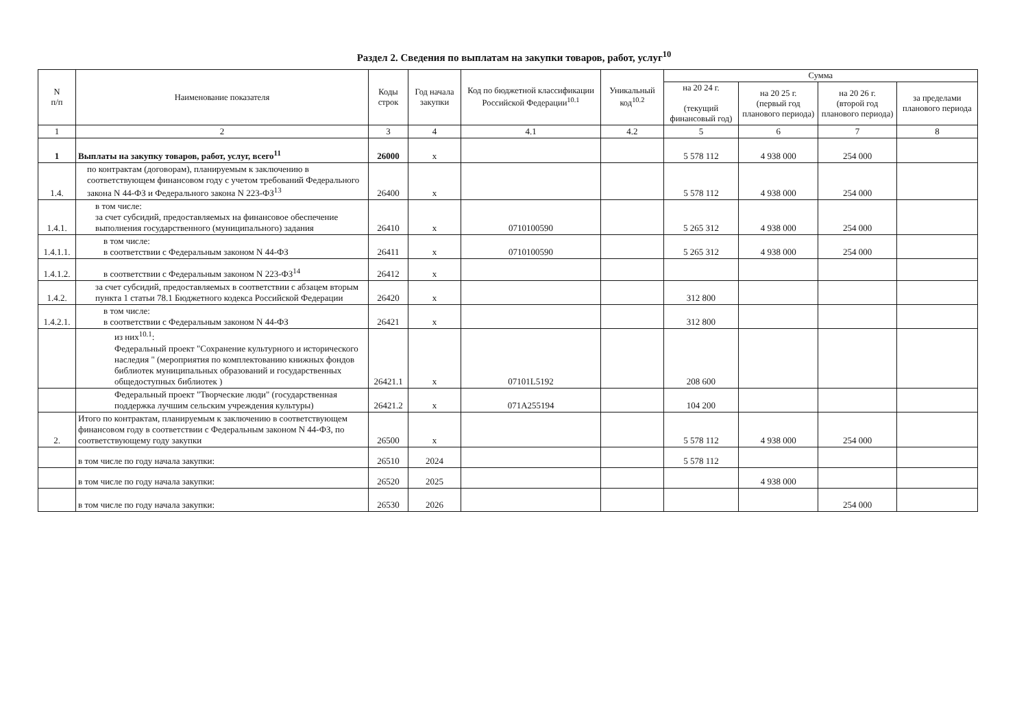Раздел 2. Сведения по выплатам на закупки товаров, работ, услуг<sup>10</sup>
| N п/п | Наименование показателя | Коды строк | Год начала закупки | Код по бюджетной классификации Российской Федерации<sup>10.1</sup> | Уникальный код<sup>10.2</sup> | Сумма | | | |
| --- | --- | --- | --- | --- | --- | --- | --- | --- | --- |
| | | | | | | на 20 24 г. (текущий финансовый год) | на 20 25 г. (первый год планового периода) | на 20 26 г. (второй год планового периода) | за пределами планового периода |
| 1 | 2 | 3 | 4 | 4.1 | 4.2 | 5 | 6 | 7 | 8 |
| 1 | Выплаты на закупку товаров, работ, услуг, всего<sup>11</sup> | 26000 | х | | | 5 578 112 | 4 938 000 | 254 000 | |
| 1.4. | по контрактам (договорам), планируемым к заключению в соответствующем финансовом году с учетом требований Федерального закона N 44-ФЗ и Федерального закона N 223-ФЗ<sup>13</sup> | 26400 | х | | | 5 578 112 | 4 938 000 | 254 000 | |
| 1.4.1. | в том числе: за счет субсидий, предоставляемых на финансовое обеспечение выполнения государственного (муниципального) задания | 26410 | х | 0710100590 | | 5 265 312 | 4 938 000 | 254 000 | |
| 1.4.1.1. | в том числе: в соответствии с Федеральным законом N 44-ФЗ | 26411 | х | 0710100590 | | 5 265 312 | 4 938 000 | 254 000 | |
| 1.4.1.2. | в соответствии с Федеральным законом N 223-ФЗ<sup>14</sup> | 26412 | х | | | | | | |
| 1.4.2. | за счет субсидий, предоставляемых в соответствии с абзацем вторым пункта 1 статьи 78.1 Бюджетного кодекса Российской Федерации | 26420 | х | | | 312 800 | | | |
| 1.4.2.1. | в том числе: в соответствии с Федеральным законом N 44-ФЗ | 26421 | х | | | 312 800 | | | |
| | из них<sup>10.1</sup>: Федеральный проект "Сохранение культурного и исторического наследия " (мероприятия по комплектованию книжных фондов библиотек муниципальных образований и государственных общедоступных библиотек ) | 26421.1 | х | 07101L5192 | | 208 600 | | | |
| | Федеральный проект "Творческие люди" (государственная поддержка лучшим сельским учреждения культуры) | 26421.2 | х | 071A255194 | | 104 200 | | | |
| 2. | Итого по контрактам, планируемым к заключению в соответствующем финансовом году в соответствии с Федеральным законом N 44-ФЗ, по соответствующему году закупки | 26500 | х | | | 5 578 112 | 4 938 000 | 254 000 | |
| | в том числе по году начала закупки: | 26510 | 2024 | | | 5 578 112 | | | |
| | в том числе по году начала закупки: | 26520 | 2025 | | | | 4 938 000 | | |
| | в том числе по году начала закупки: | 26530 | 2026 | | | | | 254 000 | |